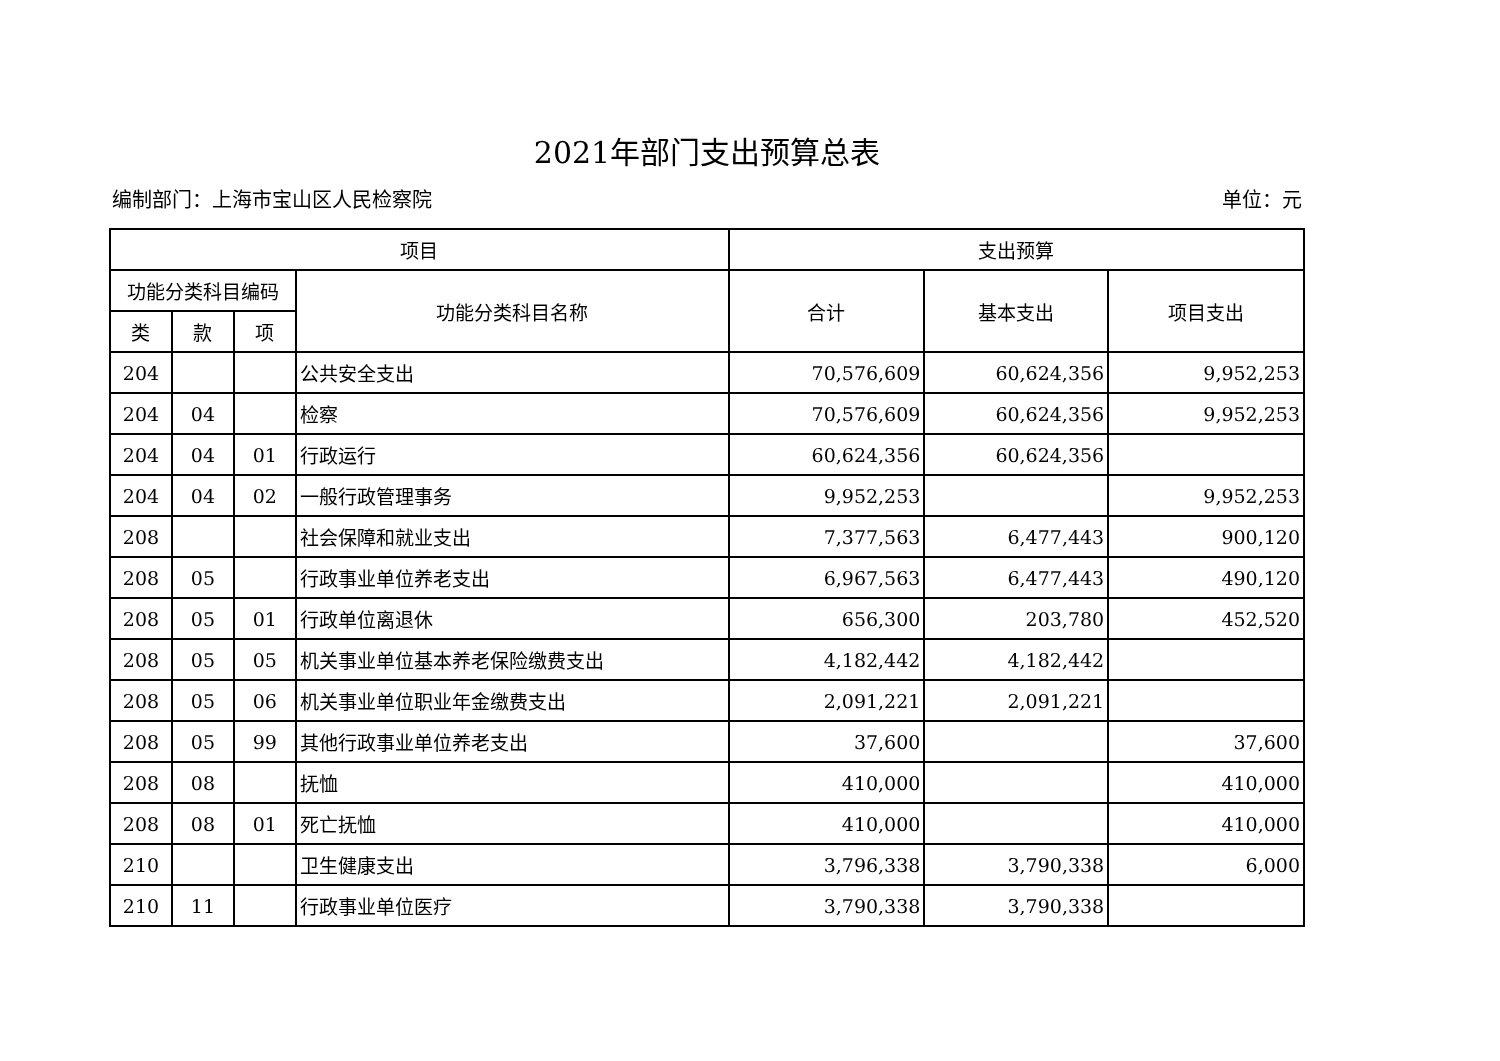2021年部门支出预算总表
编制部门：上海市宝山区人民检察院 单位：元
| 项目 | | | | 支出预算 | | |
| --- | --- | --- | --- | --- | --- | --- |
| 功能分类科目编码 | | | 功能分类科目名称 | 合计 | 基本支出 | 项目支出 |
| 类 | 款 | 项 | | | | |
| 204 | | | 公共安全支出 | 70,576,609 | 60,624,356 | 9,952,253 |
| 204 | 04 | | 检察 | 70,576,609 | 60,624,356 | 9,952,253 |
| 204 | 04 | 01 | 行政运行 | 60,624,356 | 60,624,356 | |
| 204 | 04 | 02 | 一般行政管理事务 | 9,952,253 | | 9,952,253 |
| 208 | | | 社会保障和就业支出 | 7,377,563 | 6,477,443 | 900,120 |
| 208 | 05 | | 行政事业单位养老支出 | 6,967,563 | 6,477,443 | 490,120 |
| 208 | 05 | 01 | 行政单位离退休 | 656,300 | 203,780 | 452,520 |
| 208 | 05 | 05 | 机关事业单位基本养老保险缴费支出 | 4,182,442 | 4,182,442 | |
| 208 | 05 | 06 | 机关事业单位职业年金缴费支出 | 2,091,221 | 2,091,221 | |
| 208 | 05 | 99 | 其他行政事业单位养老支出 | 37,600 | | 37,600 |
| 208 | 08 | | 抚恤 | 410,000 | | 410,000 |
| 208 | 08 | 01 | 死亡抚恤 | 410,000 | | 410,000 |
| 210 | | | 卫生健康支出 | 3,796,338 | 3,790,338 | 6,000 |
| 210 | 11 | | 行政事业单位医疗 | 3,790,338 | 3,790,338 | |